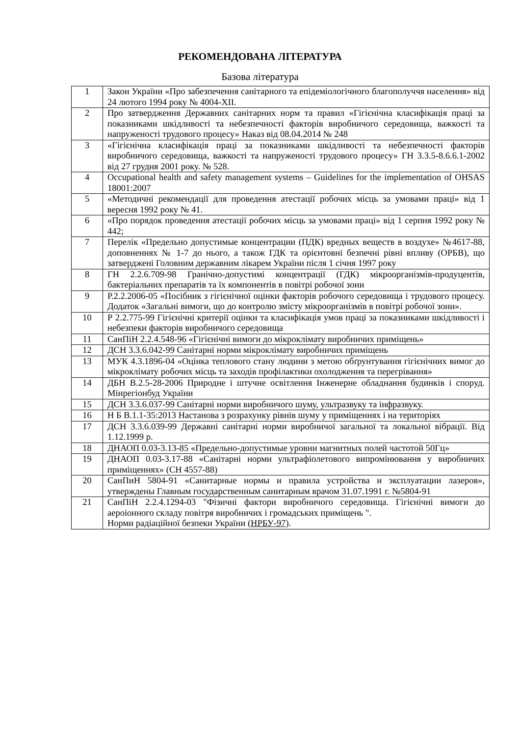РЕКОМЕНДОВАНА ЛІТЕРАТУРА
Базова література
| 1 | Закон України «Про забезпечення санітарного та епідеміологічного благополуччя населення» від 24 лютого 1994 року № 4004-XII. |
| 2 | Про затвердження Державних санітарних норм та правил «Гігієнічна класифікація праці за показниками шкідливості та небезпечності факторів виробничого середовища, важкості та напруженості трудового процесу» Наказ від 08.04.2014 № 248 |
| 3 | «Гігієнічна класифікація праці за показниками шкідливості та небезпечності факторів виробничого середовища, важкості та напруженості трудового процесу» ГН 3.3.5-8.6.6.1-2002 від 27 грудня 2001 року. № 528. |
| 4 | Occupational health and safety management systems – Guidelines for the implementation of OHSAS 18001:2007 |
| 5 | «Методичні рекомендації для проведення атестації робочих місць за умовами праці» від 1 вересня 1992 року № 41. |
| 6 | «Про порядок проведення атестації робочих місць за умовами праці» від 1 серпня 1992 року № 442; |
| 7 | Перелік «Предельно допустимые концентрации (ПДК) вредных веществ в воздухе» №4617-88, доповненнях № 1-7 до нього, а також ГДК та орієнтовні безпечні рівні впливу (ОРБВ), що затверджені Головним державним лікарем України після 1 січня 1997 року |
| 8 | ГН 2.2.6.709-98 Гранічно-допустимі концентрації (ГДК) мікроорганізмів-продуцентів, бактеріальних препаратів та їх компонентів в повітрі робочої зони |
| 9 | Р.2.2.2006-05 «Посібник з гігієнічної оцінки факторів робочого середовища і трудового процесу. Додаток «Загальні вимоги, що до контролю змісту мікроорганізмів в повітрі робочої зони». |
| 10 | Р 2.2.775-99 Гігієнічні критерії оцінки та класифікація умов праці за показниками шкідливості і небезпеки факторів виробничого середовища |
| 11 | СанПіН 2.2.4.548-96 «Гігієнічні вимоги до мікроклімату виробничих приміщень» |
| 12 | ДСН 3.3.6.042-99 Санітарні норми мікроклімату виробничих приміщень |
| 13 | МУК 4.3.1896-04 «Оцінка теплового стану людини з метою обґрунтування гігієнічних вимог до мікроклімату робочих місць та заходів профілактики охолодження та перегрівання» |
| 14 | ДБН В.2.5-28-2006 Природне і штучне освітлення Інженерне обладнання будинків і споруд. Мінрегіонбуд України |
| 15 | ДСН 3.3.6.037-99 Санітарні норми виробничого шуму, ультразвуку та інфразвуку. |
| 16 | Н Б В.1.1-35:2013 Настанова з розрахунку рівнів шуму у приміщеннях і на територіях |
| 17 | ДСН 3.3.6.039-99 Державні санітарні норми виробничої загальної та локальної вібрації. Від 1.12.1999 р. |
| 18 | ДНАОП 0.03-3.13-85 «Предельно-допустимые уровни магнитных полей частотой 50Гц» |
| 19 | ДНАОП 0.03-3.17-88 «Санітарні норми ультрафіолетового випромінювання у виробничих приміщеннях» (СН 4557-88) |
| 20 | СанПиН 5804-91 «Санитарные нормы и правила устройства и эксплуатации лазеров», утверждены Главным государственным санитарным врачом 31.07.1991 г. №5804-91 |
| 21 | СанПіН 2.2.4.1294-03 "Фізичні фактори виробничого середовища. Гігієнічні вимоги до аероіонного складу повітря виробничих і громадських приміщень ". Норми радіаційної безпеки України ( НРБУ-97 ). |